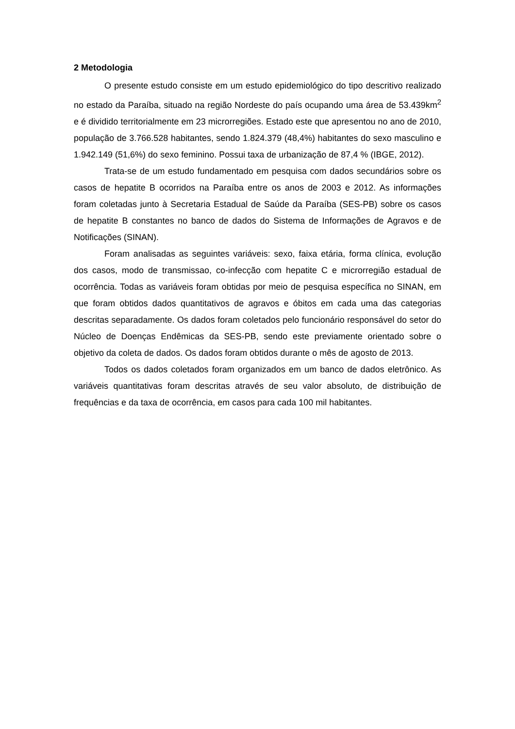2 Metodologia
O presente estudo consiste em um estudo epidemiológico do tipo descritivo realizado no estado da Paraíba, situado na região Nordeste do país ocupando uma área de 53.439km<sup>2</sup> e é dividido territorialmente em 23 microrregiões. Estado este que apresentou no ano de 2010, população de 3.766.528 habitantes, sendo 1.824.379 (48,4%) habitantes do sexo masculino e 1.942.149 (51,6%) do sexo feminino. Possui taxa de urbanização de 87,4 % (IBGE, 2012).
Trata-se de um estudo fundamentado em pesquisa com dados secundários sobre os casos de hepatite B ocorridos na Paraíba entre os anos de 2003 e 2012. As informações foram coletadas junto à Secretaria Estadual de Saúde da Paraíba (SES-PB) sobre os casos de hepatite B constantes no banco de dados do Sistema de Informações de Agravos e de Notificações (SINAN).
Foram analisadas as seguintes variáveis: sexo, faixa etária, forma clínica, evolução dos casos, modo de transmissao, co-infecção com hepatite C e microrregião estadual de ocorrência. Todas as variáveis foram obtidas por meio de pesquisa específica no SINAN, em que foram obtidos dados quantitativos de agravos e óbitos em cada uma das categorias descritas separadamente. Os dados foram coletados pelo funcionário responsável do setor do Núcleo de Doenças Endêmicas da SES-PB, sendo este previamente orientado sobre o objetivo da coleta de dados. Os dados foram obtidos durante o mês de agosto de 2013.
Todos os dados coletados foram organizados em um banco de dados eletrônico. As variáveis quantitativas foram descritas através de seu valor absoluto, de distribuição de frequências e da taxa de ocorrência, em casos para cada 100 mil habitantes.